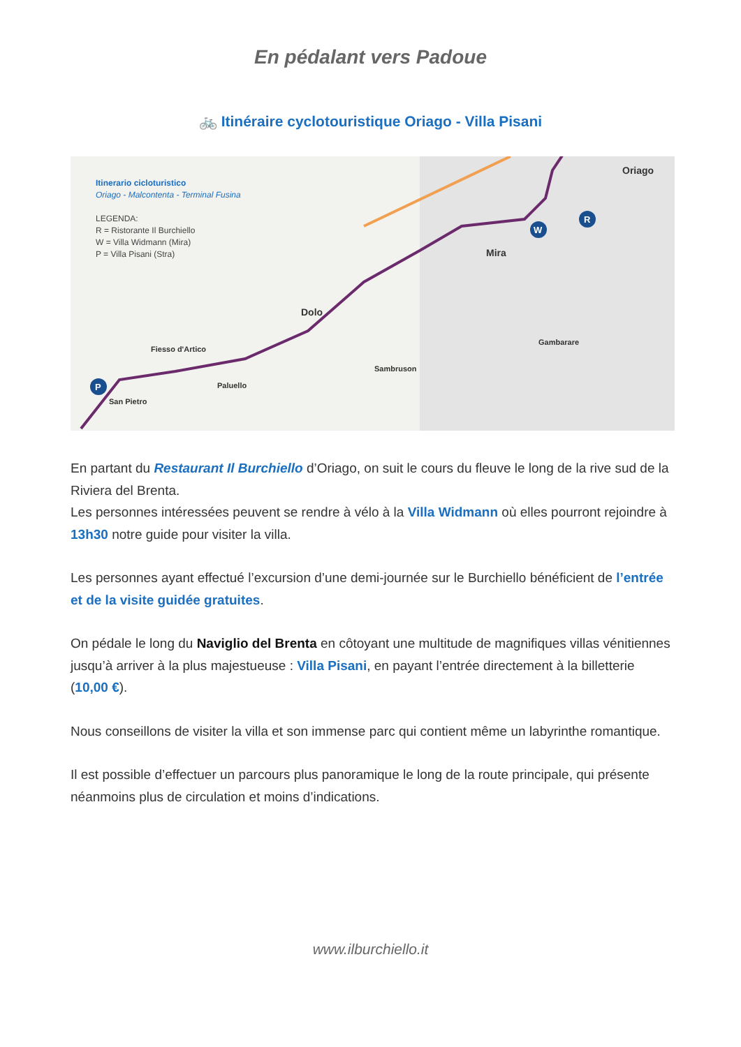En pédalant vers Padoue
🚲 Itinéraire cyclotouristique Oriago - Villa Pisani
R
W
P
Itinerario cicloturistico
Oriago - Malcontenta - Terminal Fusina
LEGENDA:
R = Ristorante Il Burchiello
W = Villa Widmann (Mira)
P = Villa Pisani (Stra)
Oriago
Mira
Dolo
Fiesso d'Artico
Paluello
San Pietro
Gambarare
Sambruson
En partant du Restaurant Il Burchiello d’Oriago, on suit le cours du fleuve le long de la rive sud de la Riviera del Brenta.
Les personnes intéressées peuvent se rendre à vélo à la Villa Widmann où elles pourront rejoindre à 13h30 notre guide pour visiter la villa.
Les personnes ayant effectué l’excursion d’une demi-journée sur le Burchiello bénéficient de l’entrée et de la visite guidée gratuites.
On pédale le long du Naviglio del Brenta en côtoyant une multitude de magnifiques villas vénitiennes jusqu’à arriver à la plus majestueuse : Villa Pisani, en payant l’entrée directement à la billetterie (10,00 €).
Nous conseillons de visiter la villa et son immense parc qui contient même un labyrinthe romantique.
Il est possible d’effectuer un parcours plus panoramique le long de la route principale, qui présente néanmoins plus de circulation et moins d’indications.
www.ilburchiello.it